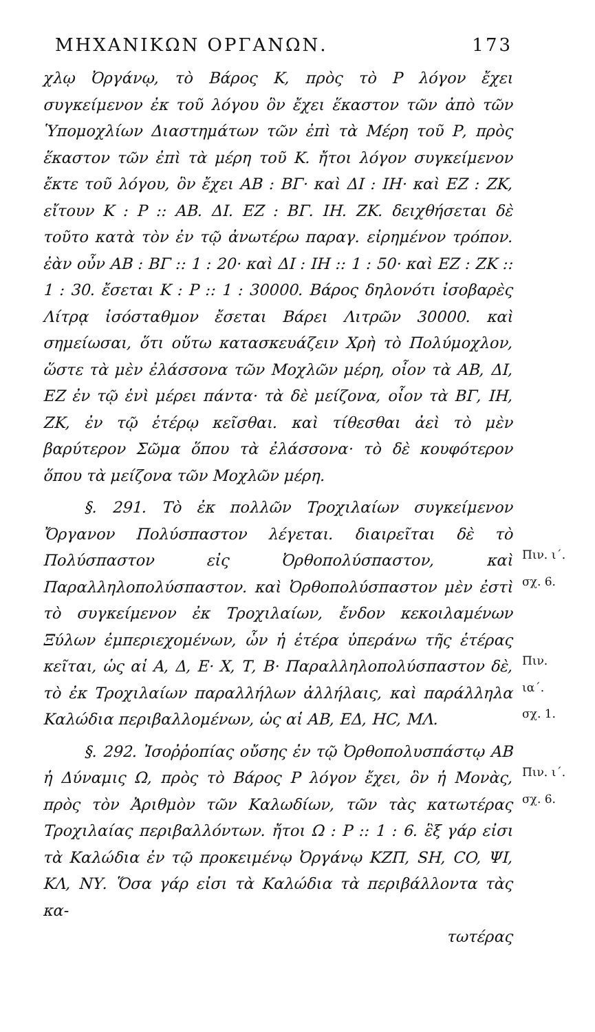ΜΗΧΑΝΙΚΩΝ ΟΡΓΑΝΩΝ. 173
χλῳ Ὀργάνῳ, τὸ Βάρος Κ, πρὸς τὸ Ρ λόγον ἔχει συγκείμενον ἐκ τοῦ λόγου ὃν ἔχει ἕκαστον τῶν ἀπὸ τῶν Ὑπομοχλίων Διαστημάτων τῶν ἐπὶ τὰ Μέρη τοῦ Ρ, πρὸς ἕκαστον τῶν ἐπὶ τὰ μέρη τοῦ Κ. ἤτοι λόγον συγκείμενον ἔκτε τοῦ λόγου, ὃν ἔχει ΑΒ : ΒΓ· καὶ ΔΙ : ΙΗ· καὶ ΕΖ : ΖΚ, εἴτουν Κ : Ρ :: ΑΒ. ΔΙ. ΕΖ : ΒΓ. ΙΗ. ΖΚ. δειχθήσεται δὲ τοῦτο κατὰ τὸν ἐν τῷ ἀνωτέρω παραγ. εἰρημένον τρόπον. ἐὰν οὖν ΑΒ : ΒΓ :: 1 : 20· καὶ ΔΙ : ΙΗ :: 1 : 50· καὶ ΕΖ : ΖΚ :: 1 : 30. ἔσεται Κ : Ρ :: 1 : 30000. Βάρος δηλονότι ἰσοβαρὲς Λίτρᾳ ἰσόσταθμον ἔσεται Βάρει Λιτρῶν 30000. καὶ σημείωσαι, ὅτι οὕτω κατασκευάζειν Χρὴ τὸ Πολύμοχλον, ὥστε τὰ μὲν ἐλάσσονα τῶν Μοχλῶν μέρη, οἷον τὰ ΑΒ, ΔΙ, ΕΖ ἐν τῷ ἑνὶ μέρει πάντα· τὰ δὲ μείζονα, οἷον τὰ ΒΓ, ΙΗ, ΖΚ, ἐν τῷ ἑτέρῳ κεῖσθαι. καὶ τίθεσθαι ἀεὶ τὸ μὲν βαρύτερον Σῶμα ὅπου τὰ ἐλάσσονα· τὸ δὲ κουφότερον ὅπου τὰ μείζονα τῶν Μοχλῶν μέρη.
§. 291. Τὸ ἐκ πολλῶν Τροχιλαίων συγκείμενον Ὄργανον Πολύσπαστον λέγεται. διαιρεῖται δὲ τὸ Πολύσπαστον εἰς Ὀρθοπολύσπαστον, καὶ Παραλληλοπολύσπαστον. καὶ Ὀρθοπολύσπαστον μὲν ἐστὶ τὸ συγκείμενον ἐκ Τροχιλαίων, ἔνδον κεκοιλαμένων Ξύλων ἐμπεριεχομένων, ὧν ἡ ἑτέρα ὑπεράνω τῆς ἑτέρας κεῖται, ὡς αἱ Α, Δ, Ε· Χ, Τ, Β· Παραλληλοπολύσπαστον δὲ, τὸ ἐκ Τροχιλαίων παραλλήλων ἀλλήλαις, καὶ παράλληλα Καλώδια περιβαλλομένων, ὡς αἱ ΑΒ, ΕΔ, ΗC, ΜΛ.
Πιν. ι΄.
σχ. 6.
Πιν. ια΄.
σχ. 1.
§. 292. Ἰσοῤῥοπίας οὔσης ἐν τῷ Ὀρθοπολυσπάστῳ ΑΒ ἡ Δύναμις Ω, πρὸς τὸ Βάρος Ρ λόγον ἔχει, ὃν ἡ Μονὰς, πρὸς τὸν Ἀριθμὸν τῶν Καλωδίων, τῶν τὰς κατωτέρας Τροχιλαίας περιβαλλόντων. ἤτοι Ω : Ρ :: 1 : 6. ἓξ γάρ εἰσι τὰ Καλώδια ἐν τῷ προκειμένῳ Ὀργάνῳ ΚΖΠ, SH, CO, ΨΙ, ΚΛ, ΝΥ. Ὅσα γάρ εἰσι τὰ Καλώδια τὰ περιβάλλοντα τὰς κα-
Πιν. ι΄.
σχ. 6.
τωτέρας